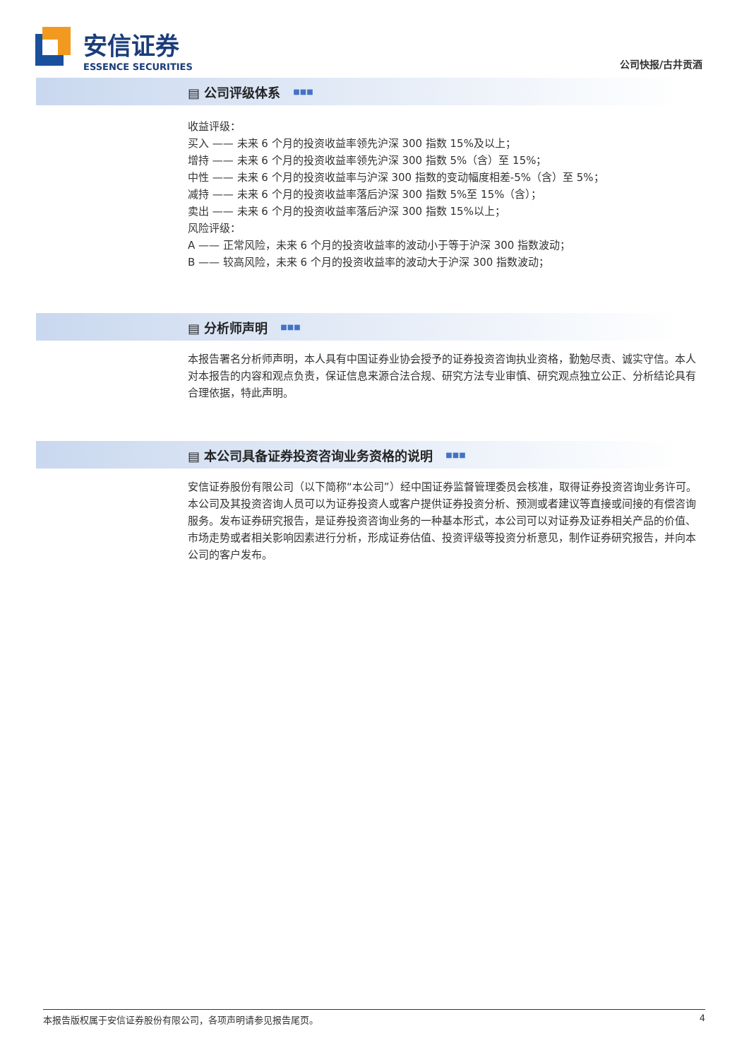安信证券
ESSENCE SECURITIES
公司快报/古井贡酒
▤ 公司评级体系 ■■■
收益评级：
买入 —— 未来 6 个月的投资收益率领先沪深 300 指数 15%及以上；
增持 —— 未来 6 个月的投资收益率领先沪深 300 指数 5%（含）至 15%；
中性 —— 未来 6 个月的投资收益率与沪深 300 指数的变动幅度相差-5%（含）至 5%；
减持 —— 未来 6 个月的投资收益率落后沪深 300 指数 5%至 15%（含）；
卖出 —— 未来 6 个月的投资收益率落后沪深 300 指数 15%以上；
风险评级：
A —— 正常风险，未来 6 个月的投资收益率的波动小于等于沪深 300 指数波动；
B —— 较高风险，未来 6 个月的投资收益率的波动大于沪深 300 指数波动；
▤ 分析师声明 ■■■
本报告署名分析师声明，本人具有中国证券业协会授予的证券投资咨询执业资格，勤勉尽责、诚实守信。本人对本报告的内容和观点负责，保证信息来源合法合规、研究方法专业审慎、研究观点独立公正、分析结论具有合理依据，特此声明。
▤ 本公司具备证券投资咨询业务资格的说明 ■■■
安信证券股份有限公司（以下简称“本公司”）经中国证券监督管理委员会核准，取得证券投资咨询业务许可。本公司及其投资咨询人员可以为证券投资人或客户提供证券投资分析、预测或者建议等直接或间接的有偿咨询服务。发布证券研究报告，是证券投资咨询业务的一种基本形式，本公司可以对证券及证券相关产品的价值、市场走势或者相关影响因素进行分析，形成证券估值、投资评级等投资分析意见，制作证券研究报告，并向本公司的客户发布。
本报告版权属于安信证券股份有限公司，各项声明请参见报告尾页。 4